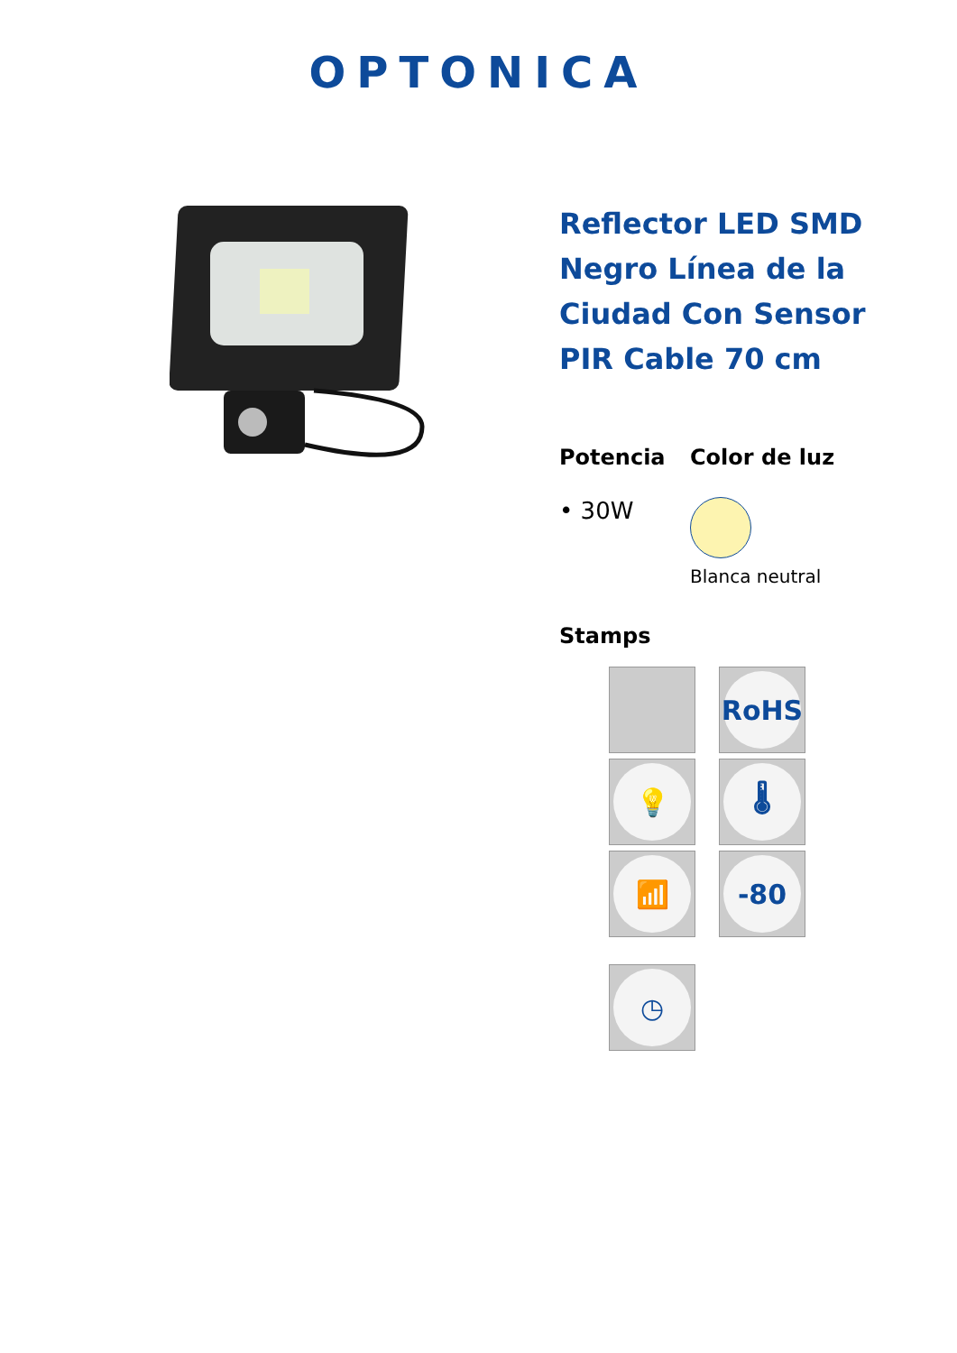OPTONICA
Reflector LED SMD Negro Línea de la Ciudad Con Sensor PIR Cable 70 cm
Potencia
• 30W
Color de luz
Blanca neutral
Stamps
RoHS
💡
🌡
📶
-80
◷